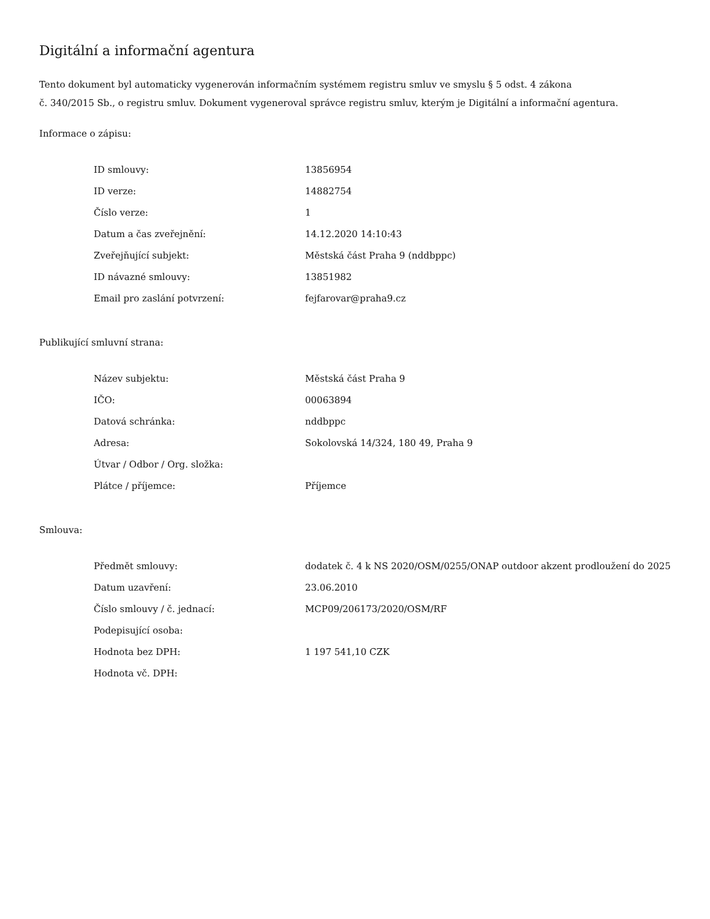Digitální a informační agentura
Tento dokument byl automaticky vygenerován informačním systémem registru smluv ve smyslu § 5 odst. 4 zákona
č. 340/2015 Sb., o registru smluv. Dokument vygeneroval správce registru smluv, kterým je Digitální a informační agentura.
Informace o zápisu:
| ID smlouvy: | 13856954 |
| ID verze: | 14882754 |
| Číslo verze: | 1 |
| Datum a čas zveřejnění: | 14.12.2020 14:10:43 |
| Zveřejňující subjekt: | Městská část Praha 9 (nddbppc) |
| ID návazné smlouvy: | 13851982 |
| Email pro zaslání potvrzení: | fejfarovar@praha9.cz |
Publikující smluvní strana:
| Název subjektu: | Městská část Praha 9 |
| IČO: | 00063894 |
| Datová schránka: | nddbppc |
| Adresa: | Sokolovská 14/324, 180 49, Praha 9 |
| Útvar / Odbor / Org. složka: | |
| Plátce / příjemce: | Příjemce |
Smlouva:
| Předmět smlouvy: | dodatek č. 4 k NS 2020/OSM/0255/ONAP outdoor akzent prodloužení do 2025 |
| Datum uzavření: | 23.06.2010 |
| Číslo smlouvy / č. jednací: | MCP09/206173/2020/OSM/RF |
| Podepisující osoba: | |
| Hodnota bez DPH: | 1 197 541,10 CZK |
| Hodnota vč. DPH: | |